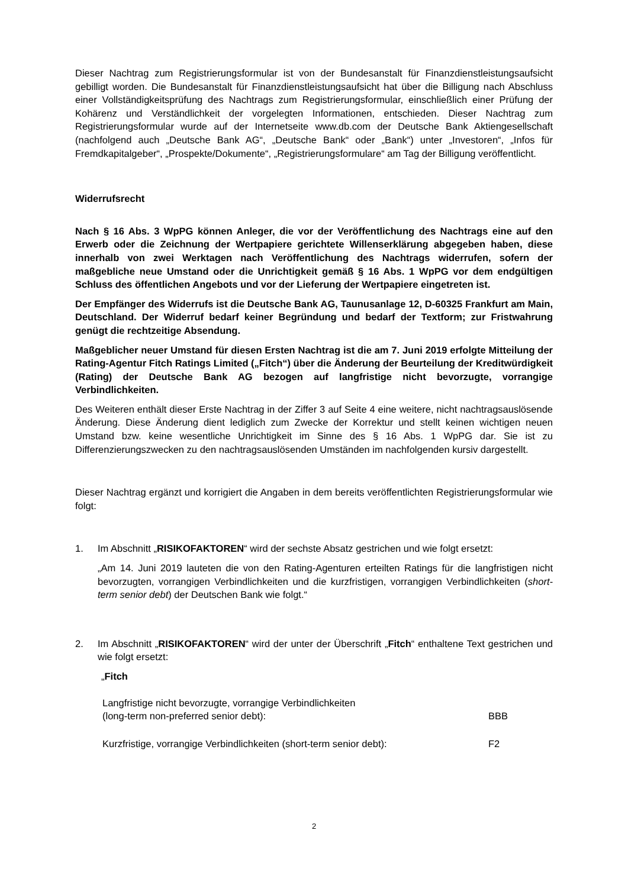Dieser Nachtrag zum Registrierungsformular ist von der Bundesanstalt für Finanzdienstleis­tungsaufsicht gebilligt worden. Die Bundesanstalt für Finanzdienstleistungsaufsicht hat über die Billigung nach Abschluss einer Vollständigkeitsprüfung des Nachtrags zum Registrierungsfor­mular, einschließlich einer Prüfung der Kohärenz und Verständlichkeit der vorgelegten Informa­tionen, entschieden. Dieser Nachtrag zum Registrierungsformular wurde auf der Internetseite www.db.com der Deutsche Bank Aktiengesellschaft (nachfolgend auch „Deutsche Bank AG“, „Deutsche Bank“ oder „Bank“) unter „Investoren“, „Infos für Fremdkapitalgeber“, „Prospekte/Do­kumente“, „Registrierungsformulare“ am Tag der Billigung veröffentlicht.
Widerrufsrecht
Nach § 16 Abs. 3 WpPG können Anleger, die vor der Veröffentlichung des Nachtrags eine auf den Erwerb oder die Zeichnung der Wertpapiere gerichtete Willenserklärung abgege­ben haben, diese innerhalb von zwei Werktagen nach Veröffentlichung des Nachtrags widerrufen, sofern der maßgebliche neue Umstand oder die Unrichtigkeit gemäß § 16 Abs. 1 WpPG vor dem endgültigen Schluss des öffentlichen Angebots und vor der Lieferung der Wertpapiere eingetreten ist.
Der Empfänger des Widerrufs ist die Deutsche Bank AG, Taunusanlage 12, D-60325 Frankfurt am Main, Deutschland. Der Widerruf bedarf keiner Begründung und bedarf der Textform; zur Fristwahrung genügt die rechtzeitige Absendung.
Maßgeblicher neuer Umstand für diesen Ersten Nachtrag ist die am 7. Juni 2019 erfolgte Mitteilung der Rating-Agentur Fitch Ratings Limited („Fitch“) über die Änderung der Beurteilung der Kreditwürdigkeit (Rating) der Deutsche Bank AG bezogen auf langfristige nicht bevorzugte, vorrangige Verbindlichkeiten.
Des Weiteren enthält dieser Erste Nachtrag in der Ziffer 3 auf Seite 4 eine weitere, nicht nach­tragsauslösende Änderung. Diese Änderung dient lediglich zum Zwecke der Korrektur und stellt keinen wichtigen neuen Umstand bzw. keine wesentliche Unrichtigkeit im Sinne des § 16 Abs. 1 WpPG dar. Sie ist zu Differenzierungszwecken zu den nachtragsauslösenden Umständen im nachfolgenden kursiv dargestellt.
Dieser Nachtrag ergänzt und korrigiert die Angaben in dem bereits veröffentlichten Registrie­rungsformular wie folgt:
1. Im Abschnitt „RISIKOFAKTOREN“ wird der sechste Absatz gestrichen und wie folgt er­setzt:
„Am 14. Juni 2019 lauteten die von den Rating-Agenturen erteilten Ratings für die langfris­tigen nicht bevorzugten, vorrangigen Verbindlichkeiten und die kurzfristigen, vorrangigen Verbindlichkeiten (short-term senior debt) der Deutschen Bank wie folgt.“
2. Im Abschnitt „RISIKOFAKTOREN“ wird der unter der Überschrift „Fitch“ enthaltene Text gestrichen und wie folgt ersetzt:
„Fitch
| Langfristige nicht bevorzugte, vorrangige Verbindlichkeiten (long-term non-preferred senior debt): | BBB |
| Kurzfristige, vorrangige Verbindlichkeiten (short-term senior debt): | F2 |
2